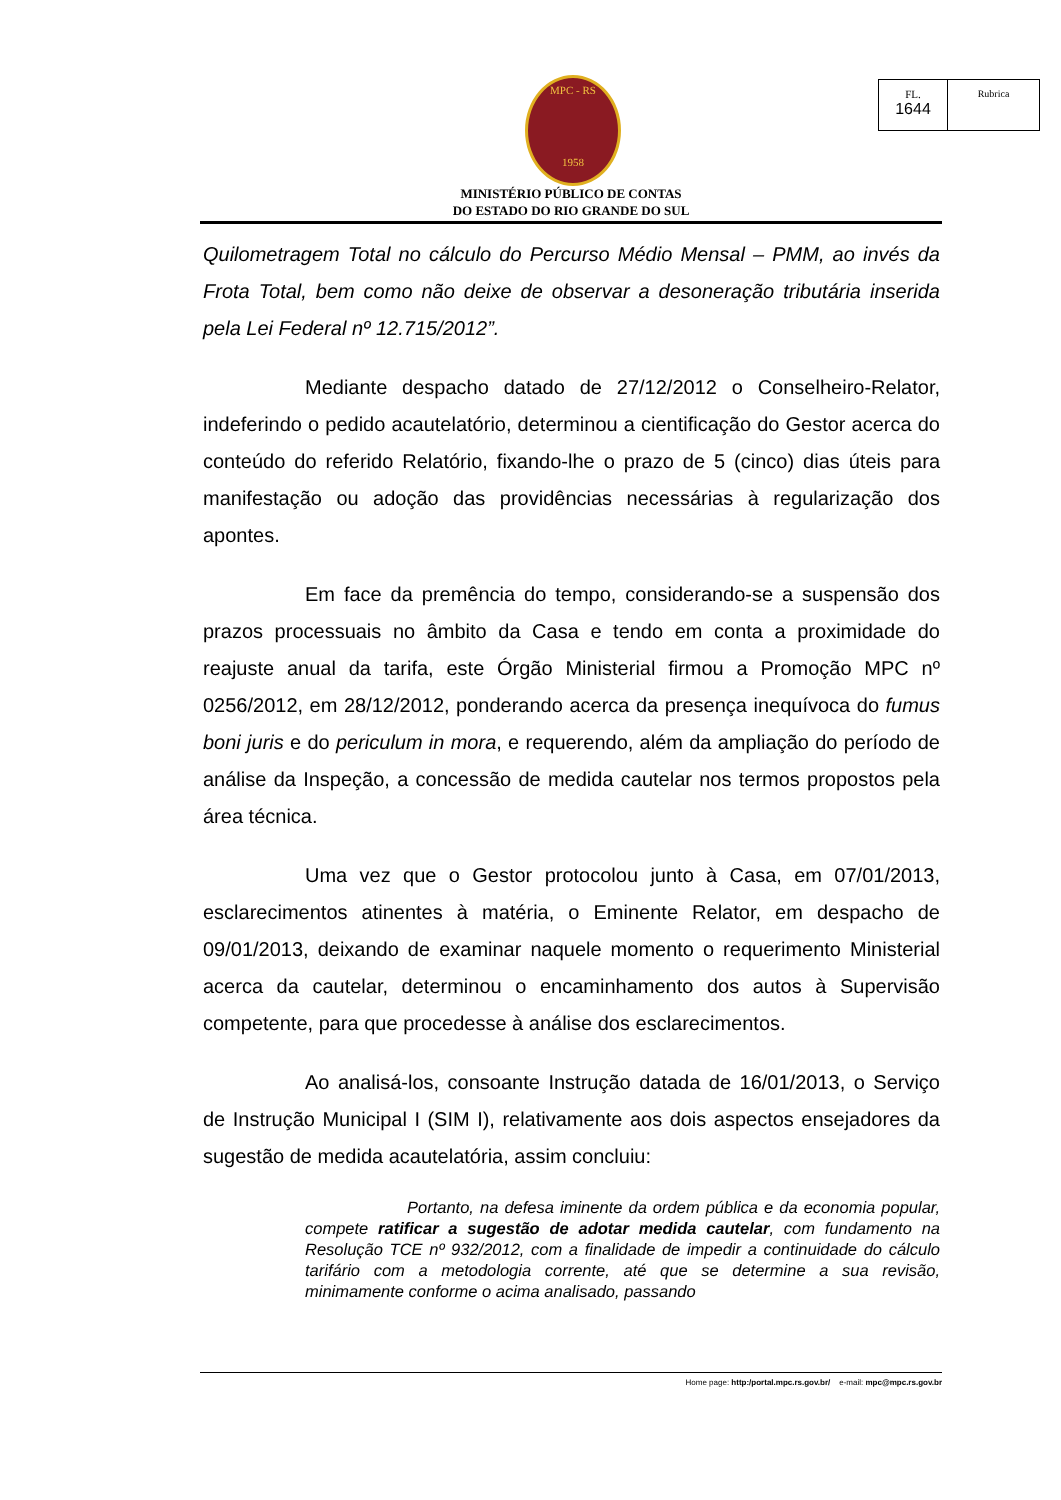MPC - RS
1958
FL.
1644
Rubrica
MINISTÉRIO PÚBLICO DE CONTAS
DO ESTADO DO RIO GRANDE DO SUL
Quilometragem Total no cálculo do Percurso Médio Mensal – PMM, ao invés da Frota Total, bem como não deixe de observar a desoneração tributária inserida pela Lei Federal nº 12.715/2012”.
Mediante despacho datado de 27/12/2012 o Conselheiro-Relator, indeferindo o pedido acautelatório, determinou a cientificação do Gestor acerca do conteúdo do referido Relatório, fixando-lhe o prazo de 5 (cinco) dias úteis para manifestação ou adoção das providências necessárias à regularização dos apontes.
Em face da premência do tempo, considerando-se a suspensão dos prazos processuais no âmbito da Casa e tendo em conta a proximidade do reajuste anual da tarifa, este Órgão Ministerial firmou a Promoção MPC nº 0256/2012, em 28/12/2012, ponderando acerca da presença inequívoca do fumus boni juris e do periculum in mora, e requerendo, além da ampliação do período de análise da Inspeção, a concessão de medida cautelar nos termos propostos pela área técnica.
Uma vez que o Gestor protocolou junto à Casa, em 07/01/2013, esclarecimentos atinentes à matéria, o Eminente Relator, em despacho de 09/01/2013, deixando de examinar naquele momento o requerimento Ministerial acerca da cautelar, determinou o encaminhamento dos autos à Supervisão competente, para que procedesse à análise dos esclarecimentos.
Ao analisá-los, consoante Instrução datada de 16/01/2013, o Serviço de Instrução Municipal I (SIM I), relativamente aos dois aspectos ensejadores da sugestão de medida acautelatória, assim concluiu:
Portanto, na defesa iminente da ordem pública e da economia popular, compete ratificar a sugestão de adotar medida cautelar, com fundamento na Resolução TCE nº 932/2012, com a finalidade de impedir a continuidade do cálculo tarifário com a metodologia corrente, até que se determine a sua revisão, minimamente conforme o acima analisado, passando
Home page: http:/portal.mpc.rs.gov.br/ e-mail: mpc@mpc.rs.gov.br